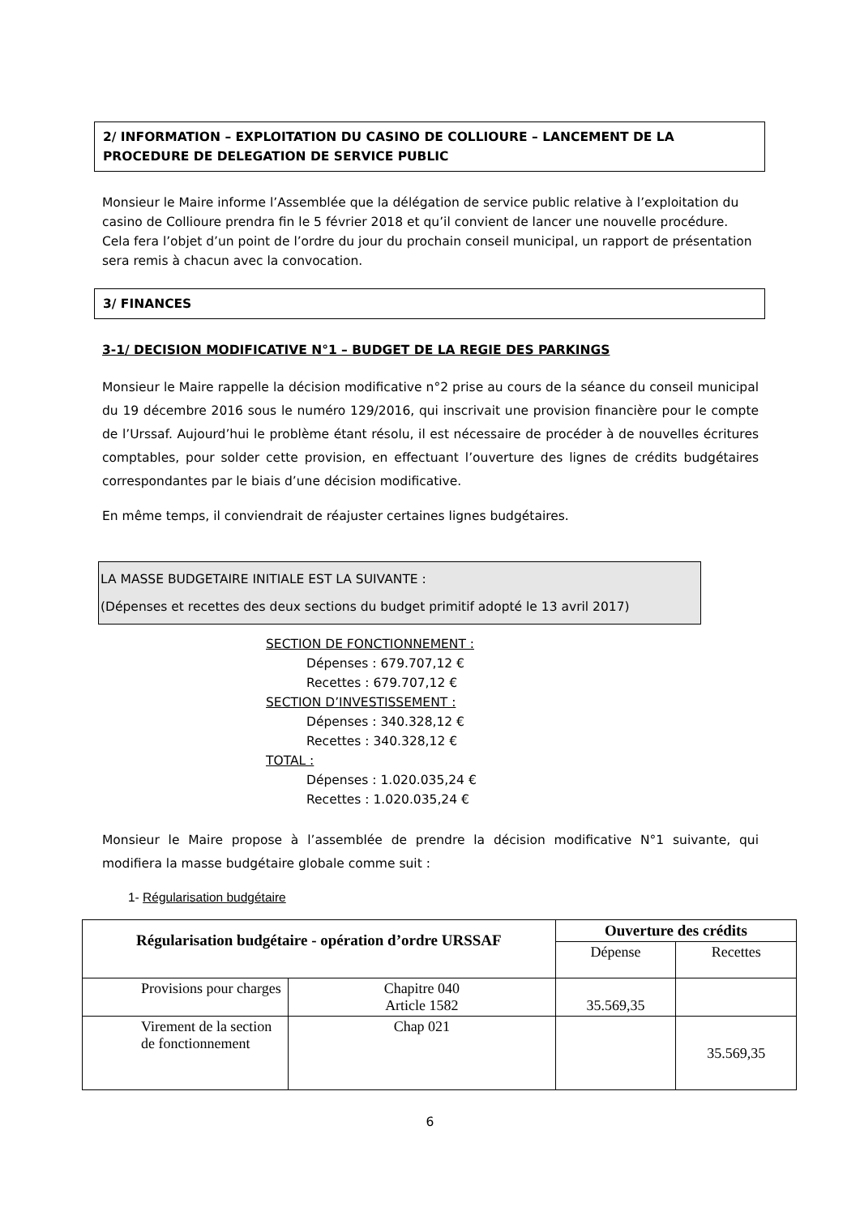2/ INFORMATION – EXPLOITATION DU CASINO DE COLLIOURE – LANCEMENT DE LA PROCEDURE DE DELEGATION DE SERVICE PUBLIC
Monsieur le Maire informe l’Assemblée que la délégation de service public relative à l’exploitation du casino de Collioure prendra fin le 5 février 2018 et qu’il convient de lancer une nouvelle procédure. Cela fera l’objet d’un point de l’ordre du jour du prochain conseil municipal, un rapport de présentation sera remis à chacun avec la convocation.
3/ FINANCES
3-1/ DECISION MODIFICATIVE N°1 – BUDGET DE LA REGIE DES PARKINGS
Monsieur le Maire rappelle la décision modificative n°2 prise au cours de la séance du conseil municipal du 19 décembre 2016 sous le numéro 129/2016, qui inscrivait une provision financière pour le compte de l’Urssaf. Aujourd’hui le problème étant résolu, il est nécessaire de procéder à de nouvelles écritures comptables, pour solder cette provision, en effectuant l’ouverture des lignes de crédits budgétaires correspondantes par le biais d’une décision modificative.
En même temps, il conviendrait de réajuster certaines lignes budgétaires.
LA MASSE BUDGETAIRE INITIALE EST LA SUIVANTE :
(Dépenses et recettes des deux sections du budget primitif adopté le 13 avril 2017)
SECTION DE FONCTIONNEMENT :
Dépenses : 679.707,12 €
Recettes : 679.707,12 €
SECTION D’INVESTISSEMENT :
Dépenses : 340.328,12 €
Recettes : 340.328,12 €
TOTAL :
Dépenses : 1.020.035,24 €
Recettes : 1.020.035,24 €
Monsieur le Maire propose à l’assemblée de prendre la décision modificative N°1 suivante, qui modifiera la masse budgétaire globale comme suit :
1- Régularisation budgétaire
| Régularisation budgétaire - opération d’ordre URSSAF | | Ouverture des crédits | |
| --- | --- | --- | --- |
| | | Dépense | Recettes |
| Provisions pour charges | Chapitre 040 Article 1582 | 35.569,35 | |
| Virement de la section de fonctionnement | Chap 021 | | 35.569,35 |
6